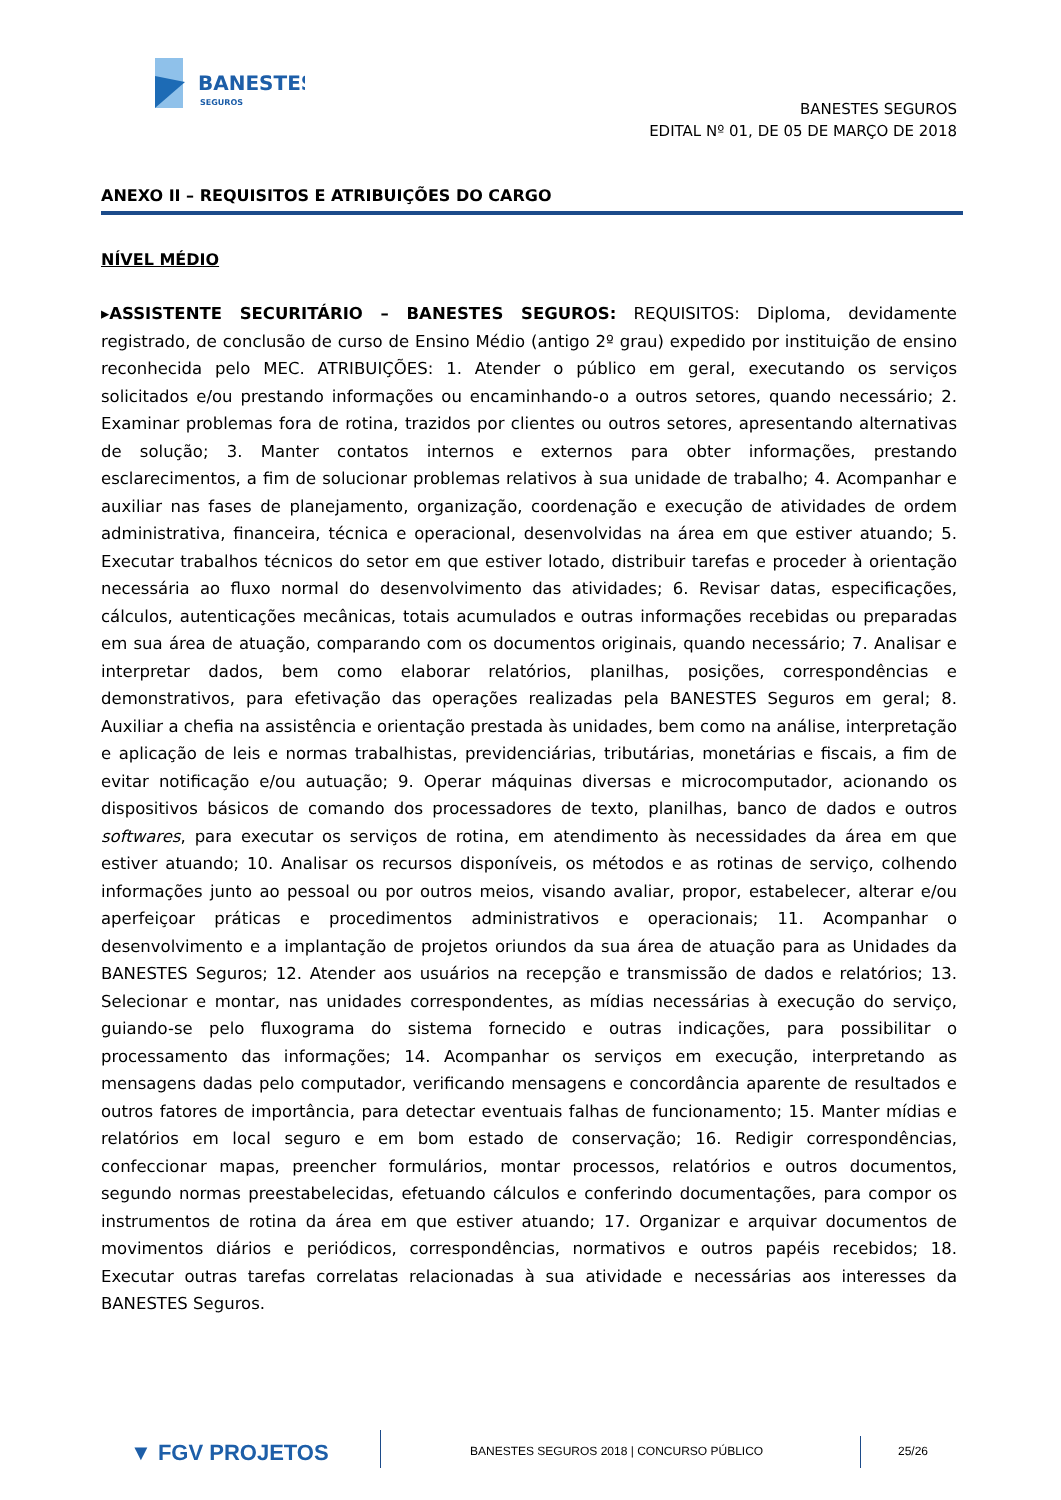BANESTES
SEGUROS
BANESTES SEGUROS
EDITAL Nº 01, DE 05 DE MARÇO DE 2018
ANEXO II – REQUISITOS E ATRIBUIÇÕES DO CARGO
NÍVEL MÉDIO
▸ASSISTENTE SECURITÁRIO – BANESTES SEGUROS: REQUISITOS: Diploma, devidamente registrado, de conclusão de curso de Ensino Médio (antigo 2º grau) expedido por instituição de ensino reconhecida pelo MEC. ATRIBUIÇÕES: 1. Atender o público em geral, executando os serviços solicitados e/ou prestando informações ou encaminhando-o a outros setores, quando necessário; 2. Examinar problemas fora de rotina, trazidos por clientes ou outros setores, apresentando alternativas de solução; 3. Manter contatos internos e externos para obter informações, prestando esclarecimentos, a fim de solucionar problemas relativos à sua unidade de trabalho; 4. Acompanhar e auxiliar nas fases de planejamento, organização, coordenação e execução de atividades de ordem administrativa, financeira, técnica e operacional, desenvolvidas na área em que estiver atuando; 5. Executar trabalhos técnicos do setor em que estiver lotado, distribuir tarefas e proceder à orientação necessária ao fluxo normal do desenvolvimento das atividades; 6. Revisar datas, especificações, cálculos, autenticações mecânicas, totais acumulados e outras informações recebidas ou preparadas em sua área de atuação, comparando com os documentos originais, quando necessário; 7. Analisar e interpretar dados, bem como elaborar relatórios, planilhas, posições, correspondências e demonstrativos, para efetivação das operações realizadas pela BANESTES Seguros em geral; 8. Auxiliar a chefia na assistência e orientação prestada às unidades, bem como na análise, interpretação e aplicação de leis e normas trabalhistas, previdenciárias, tributárias, monetárias e fiscais, a fim de evitar notificação e/ou autuação; 9. Operar máquinas diversas e microcomputador, acionando os dispositivos básicos de comando dos processadores de texto, planilhas, banco de dados e outros softwares, para executar os serviços de rotina, em atendimento às necessidades da área em que estiver atuando; 10. Analisar os recursos disponíveis, os métodos e as rotinas de serviço, colhendo informações junto ao pessoal ou por outros meios, visando avaliar, propor, estabelecer, alterar e/ou aperfeiçoar práticas e procedimentos administrativos e operacionais; 11. Acompanhar o desenvolvimento e a implantação de projetos oriundos da sua área de atuação para as Unidades da BANESTES Seguros; 12. Atender aos usuários na recepção e transmissão de dados e relatórios; 13. Selecionar e montar, nas unidades correspondentes, as mídias necessárias à execução do serviço, guiando-se pelo fluxograma do sistema fornecido e outras indicações, para possibilitar o processamento das informações; 14. Acompanhar os serviços em execução, interpretando as mensagens dadas pelo computador, verificando mensagens e concordância aparente de resultados e outros fatores de importância, para detectar eventuais falhas de funcionamento; 15. Manter mídias e relatórios em local seguro e em bom estado de conservação; 16. Redigir correspondências, confeccionar mapas, preencher formulários, montar processos, relatórios e outros documentos, segundo normas preestabelecidas, efetuando cálculos e conferindo documentações, para compor os instrumentos de rotina da área em que estiver atuando; 17. Organizar e arquivar documentos de movimentos diários e periódicos, correspondências, normativos e outros papéis recebidos; 18. Executar outras tarefas correlatas relacionadas à sua atividade e necessárias aos interesses da BANESTES Seguros.
▼ FGV PROJETOS
BANESTES SEGUROS 2018 | CONCURSO PÚBLICO
25/26